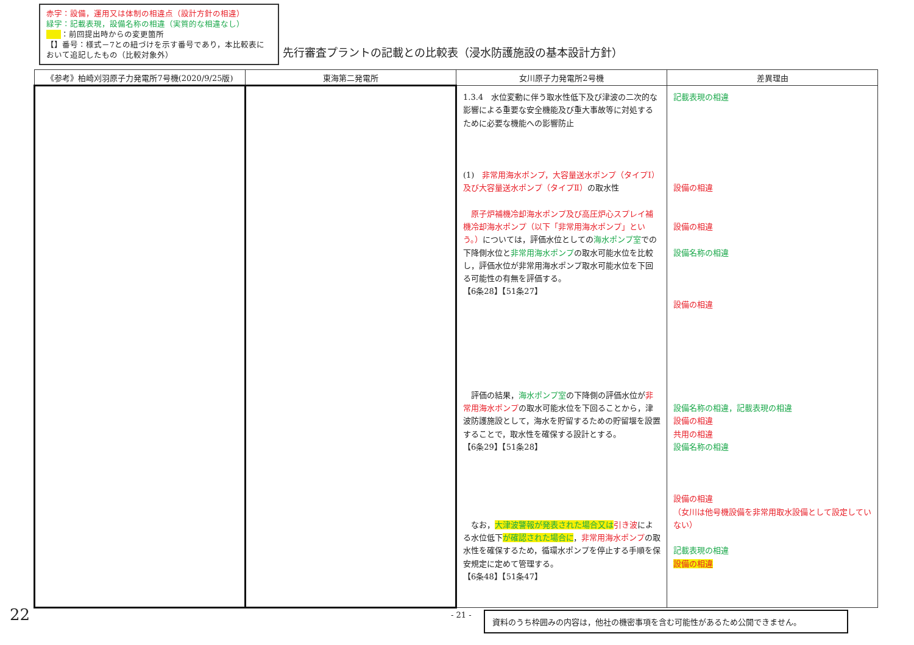赤字：設備，運用又は体制の相違点（設計方針の相違）
緑字：記載表現，設備名称の相違（実質的な相違なし）
：前回提出時からの変更箇所
【】番号：様式－7との紐づけを示す番号であり，本比較表において追記したもの（比較対象外）
先行審査プラントの記載との比較表（浸水防護施設の基本設計方針）
| 《参考》柏崎刈羽原子力発電所7号機(2020/9/25版) | 東海第二発電所 | 女川原子力発電所2号機 | 差異理由 |
| --- | --- | --- | --- |
| | | 1.3.4 水位変動に伴う取水性低下及び津波の二次的な影響による重要な安全機能及び重大事故等に対処するために必要な機能への影響防止 (1) 非常用海水ポンプ，大容量送水ポンプ（タイプⅠ）及び大容量送水ポンプ（タイプⅡ） の取水性 原子炉補機冷却海水ポンプ及び高圧炉心スプレイ補機冷却海水ポンプ（以下「非常用海水ポンプ」という。） については，評価水位としての 海水ポンプ室 での下降側水位と 非常用海水ポンプ の取水可能水位を比較し，評価水位が非常用海水ポンプ取水可能水位を下回る可能性の有無を評価する。 【6条28】【51条27】 評価の結果， 海水ポンプ室 の下降側の評価水位が 非常用海水ポンプ の取水可能水位を下回ることから，津波防護施設として，海水を貯留するための貯留堰を設置することで，取水性を確保する設計とする。 【6条29】【51条28】 なお， 大津波警報が発表された場合又は 引き波 による水位低下 が確認された場合に ， 非常用海水ポンプ の取水性を確保するため，循環水ポンプを停止する手順を保安規定に定めて管理する。 【6条48】【51条47】 | 記載表現の相違 設備の相違 設備の相違 設備名称の相違 設備の相違 設備名称の相違，記載表現の相違 設備の相違 共用の相違 設備名称の相違 設備の相違 （女川は他号機設備を非常用取水設備として設定していない） 記載表現の相違 設備の相違 |
22 - 21 - 資料のうち枠囲みの内容は，他社の機密事項を含む可能性があるため公開できません。